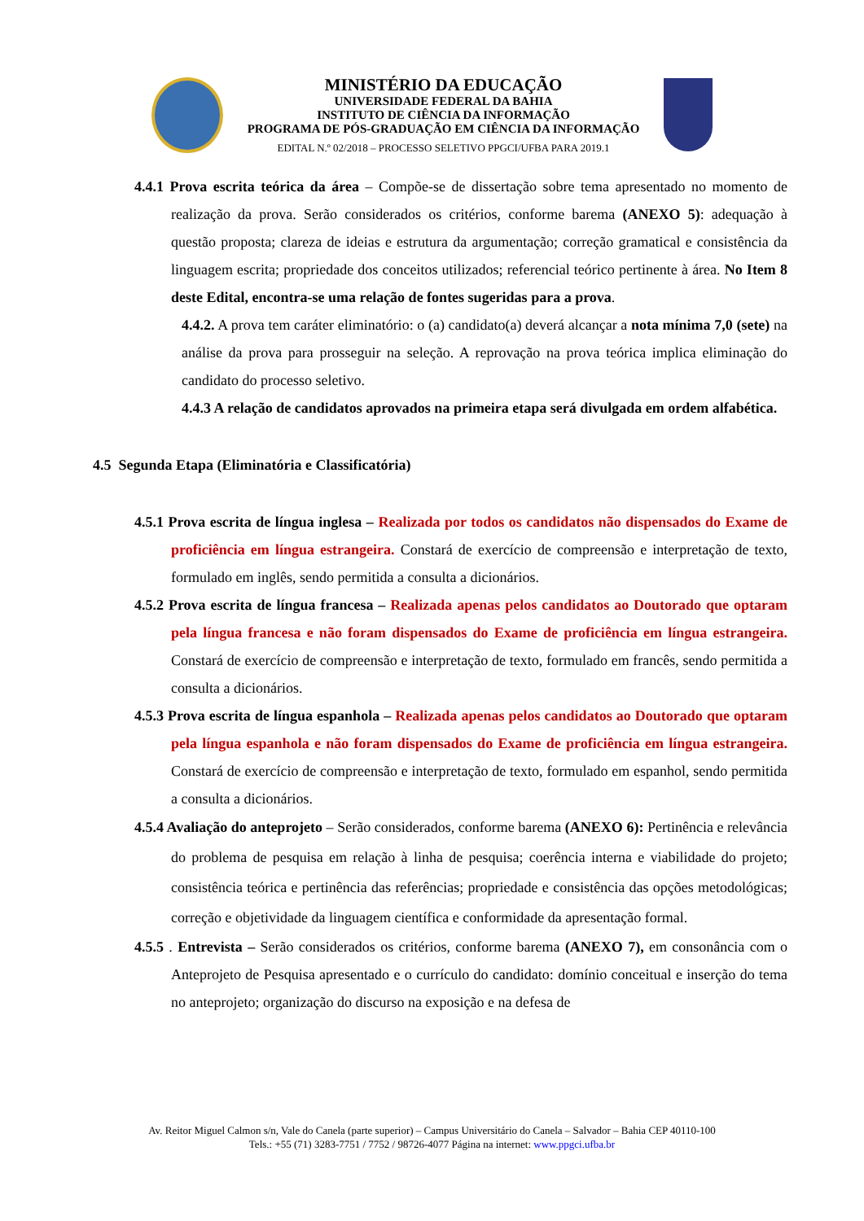MINISTÉRIO DA EDUCAÇÃO
UNIVERSIDADE FEDERAL DA BAHIA
INSTITUTO DE CIÊNCIA DA INFORMAÇÃO
PROGRAMA DE PÓS-GRADUAÇÃO EM CIÊNCIA DA INFORMAÇÃO
EDITAL N.º 02/2018 – PROCESSO SELETIVO PPGCI/UFBA PARA 2019.1
4.4.1 Prova escrita teórica da área – Compõe-se de dissertação sobre tema apresentado no momento de realização da prova. Serão considerados os critérios, conforme barema (ANEXO 5): adequação à questão proposta; clareza de ideias e estrutura da argumentação; correção gramatical e consistência da linguagem escrita; propriedade dos conceitos utilizados; referencial teórico pertinente à área. No Item 8 deste Edital, encontra-se uma relação de fontes sugeridas para a prova.
4.4.2. A prova tem caráter eliminatório: o (a) candidato(a) deverá alcançar a nota mínima 7,0 (sete) na análise da prova para prosseguir na seleção. A reprovação na prova teórica implica eliminação do candidato do processo seletivo.
4.4.3 A relação de candidatos aprovados na primeira etapa será divulgada em ordem alfabética.
4.5 Segunda Etapa (Eliminatória e Classificatória)
4.5.1 Prova escrita de língua inglesa – Realizada por todos os candidatos não dispensados do Exame de proficiência em língua estrangeira. Constará de exercício de compreensão e interpretação de texto, formulado em inglês, sendo permitida a consulta a dicionários.
4.5.2 Prova escrita de língua francesa – Realizada apenas pelos candidatos ao Doutorado que optaram pela língua francesa e não foram dispensados do Exame de proficiência em língua estrangeira. Constará de exercício de compreensão e interpretação de texto, formulado em francês, sendo permitida a consulta a dicionários.
4.5.3 Prova escrita de língua espanhola – Realizada apenas pelos candidatos ao Doutorado que optaram pela língua espanhola e não foram dispensados do Exame de proficiência em língua estrangeira. Constará de exercício de compreensão e interpretação de texto, formulado em espanhol, sendo permitida a consulta a dicionários.
4.5.4 Avaliação do anteprojeto – Serão considerados, conforme barema (ANEXO 6): Pertinência e relevância do problema de pesquisa em relação à linha de pesquisa; coerência interna e viabilidade do projeto; consistência teórica e pertinência das referências; propriedade e consistência das opções metodológicas; correção e objetividade da linguagem científica e conformidade da apresentação formal.
4.5.5 . Entrevista – Serão considerados os critérios, conforme barema (ANEXO 7), em consonância com o Anteprojeto de Pesquisa apresentado e o currículo do candidato: domínio conceitual e inserção do tema no anteprojeto; organização do discurso na exposição e na defesa de
Av. Reitor Miguel Calmon s/n, Vale do Canela (parte superior) – Campus Universitário do Canela – Salvador – Bahia CEP 40110-100
Tels.: +55 (71) 3283-7751 / 7752 / 98726-4077 Página na internet: www.ppgci.ufba.br